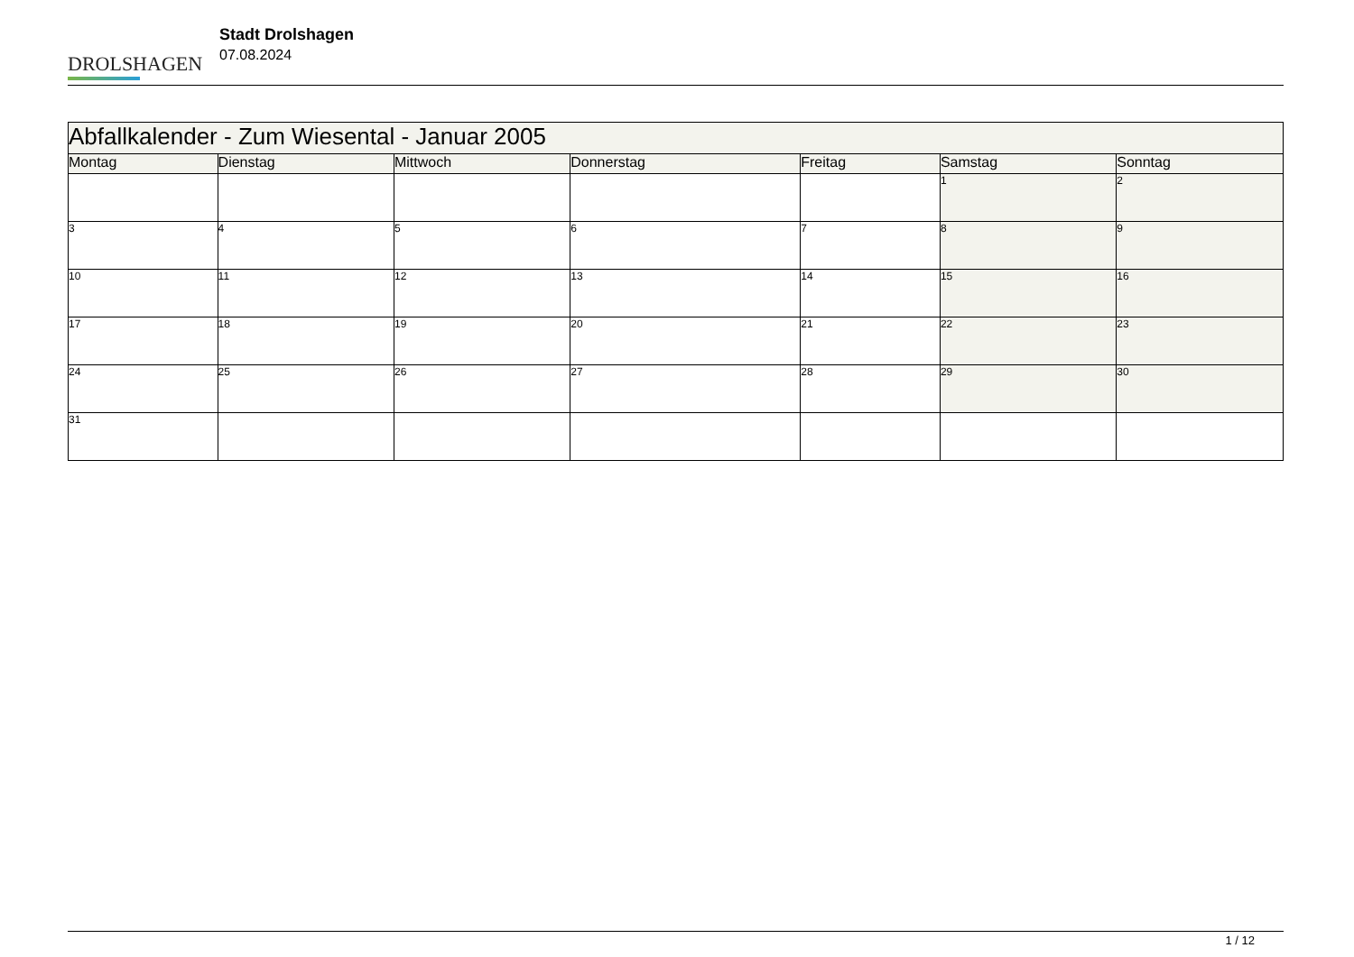DROLSHAGEN
Stadt Drolshagen
07.08.2024
| Abfallkalender - Zum Wiesental - Januar 2005 | | | | | | |
| --- | --- | --- | --- | --- | --- | --- |
| Montag | Dienstag | Mittwoch | Donnerstag | Freitag | Samstag | Sonntag |
| | | | | | 1 | 2 |
| 3 | 4 | 5 | 6 | 7 | 8 | 9 |
| 10 | 11 | 12 | 13 | 14 | 15 | 16 |
| 17 | 18 | 19 | 20 | 21 | 22 | 23 |
| 24 | 25 | 26 | 27 | 28 | 29 | 30 |
| 31 | | | | | | |
1 / 12